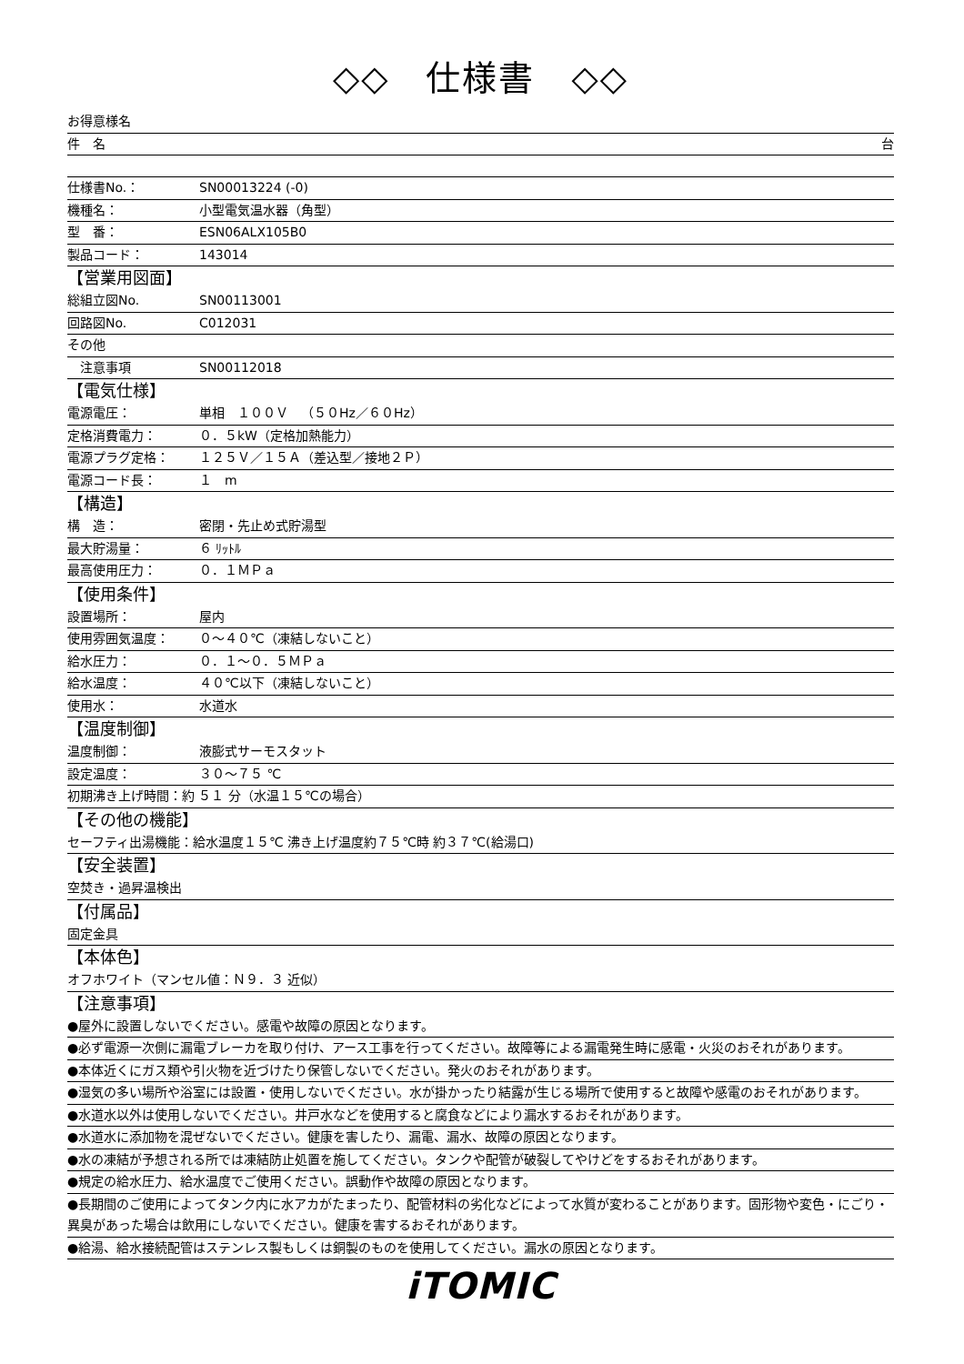◇◇　仕様書　◇◇
お得意様名
件　名 台
仕様書No.： SN00013224 (-0)
機種名： 小型電気温水器（角型）
型　番： ESN06ALX105B0
製品コード： 143014
【営業用図面】
総組立図No. SN00113001
回路図No. C012031
その他
　注意事項 SN00112018
【電気仕様】
電源電圧： 単相　１００Ｖ　（５０Hz／６０Hz）
定格消費電力： ０．５kW（定格加熱能力）
電源プラグ定格： １２５Ｖ／１５Ａ（差込型／接地２Ｐ）
電源コード長： １　m
【構造】
構　造： 密閉・先止め式貯湯型
最大貯湯量： ６ ﾘｯﾄﾙ
最高使用圧力： ０．１ＭＰａ
【使用条件】
設置場所： 屋内
使用雰囲気温度： ０～４０℃（凍結しないこと）
給水圧力： ０．１～０．５ＭＰａ
給水温度： ４０℃以下（凍結しないこと）
使用水： 水道水
【温度制御】
温度制御： 液膨式サーモスタット
設定温度： ３０～７５ ℃
初期沸き上げ時間：約 ５１ 分（水温１５℃の場合）
【その他の機能】
セーフティ出湯機能：給水温度１５℃ 沸き上げ温度約７５℃時 約３７℃(給湯口)
【安全装置】
空焚き・過昇温検出
【付属品】
固定金具
【本体色】
オフホワイト（マンセル値：Ｎ９．３ 近似）
【注意事項】
●屋外に設置しないでください。感電や故障の原因となります。
●必ず電源一次側に漏電ブレーカを取り付け、アース工事を行ってください。故障等による漏電発生時に感電・火災のおそれがあります。
●本体近くにガス類や引火物を近づけたり保管しないでください。発火のおそれがあります。
●湿気の多い場所や浴室には設置・使用しないでください。水が掛かったり結露が生じる場所で使用すると故障や感電のおそれがあります。
●水道水以外は使用しないでください。井戸水などを使用すると腐食などにより漏水するおそれがあります。
●水道水に添加物を混ぜないでください。健康を害したり、漏電、漏水、故障の原因となります。
●水の凍結が予想される所では凍結防止処置を施してください。タンクや配管が破裂してやけどをするおそれがあります。
●規定の給水圧力、給水温度でご使用ください。誤動作や故障の原因となります。
●長期間のご使用によってタンク内に水アカがたまったり、配管材料の劣化などによって水質が変わることがあります。固形物や変色・にごり・異臭があった場合は飲用にしないでください。健康を害するおそれがあります。
●給湯、給水接続配管はステンレス製もしくは銅製のものを使用してください。漏水の原因となります。
iTOMIC